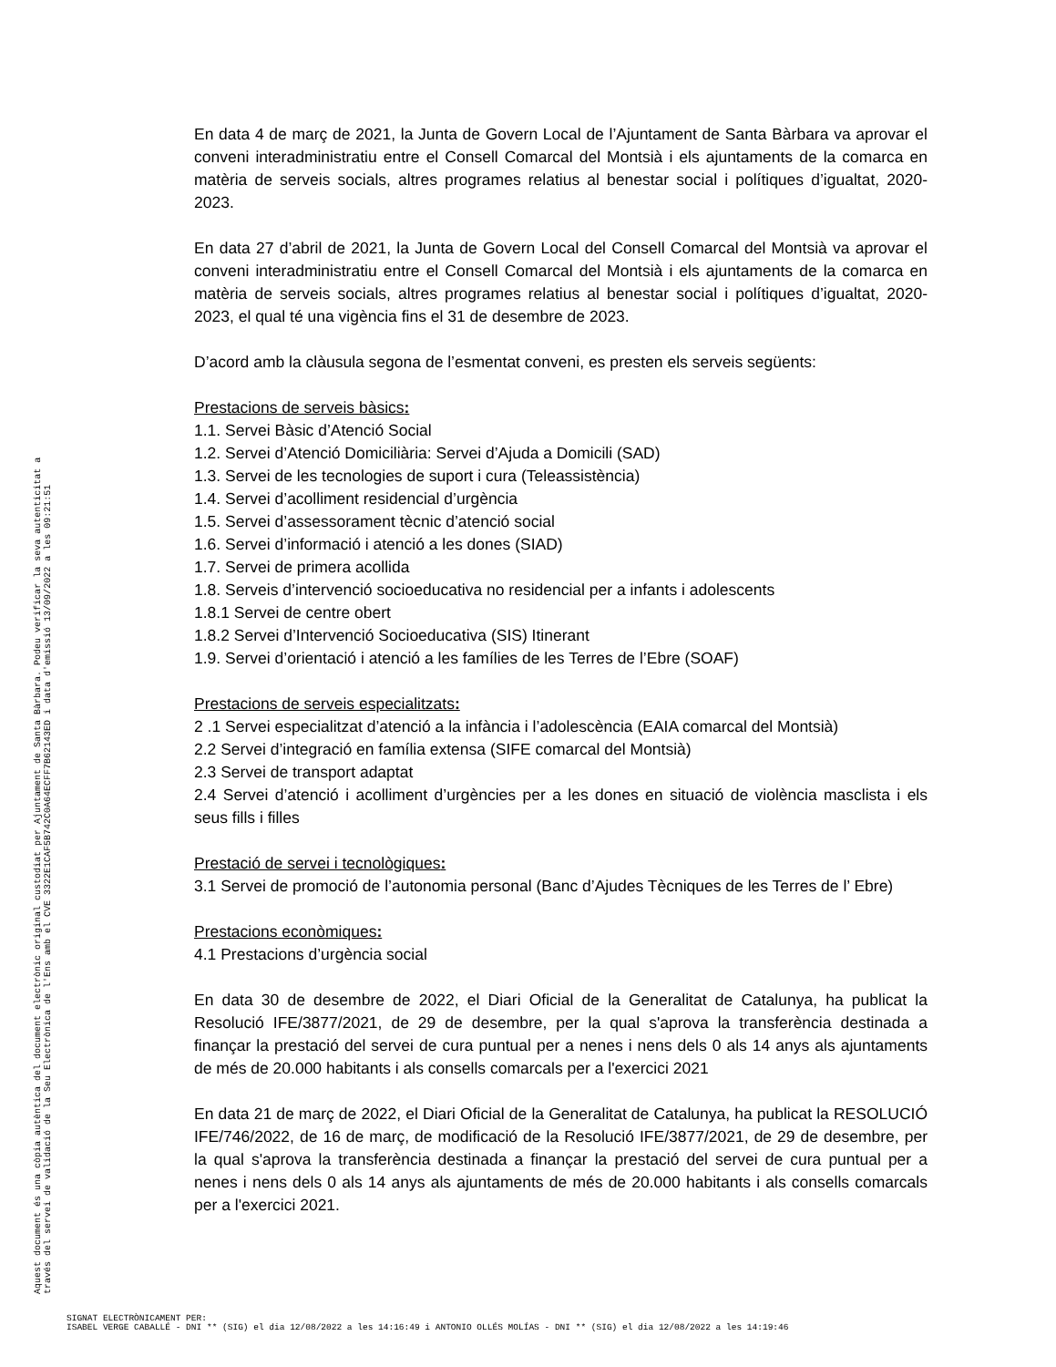En data 4 de març de 2021, la Junta de Govern Local de l’Ajuntament de Santa Bàrbara va aprovar el conveni interadministratiu entre el Consell Comarcal del Montsià i els ajuntaments de la comarca en matèria de serveis socials, altres programes relatius al benestar social i polítiques d’igualtat, 2020-2023.
En data 27 d’abril de 2021, la Junta de Govern Local del Consell Comarcal del Montsià va aprovar el conveni interadministratiu entre el Consell Comarcal del Montsià i els ajuntaments de la comarca en matèria de serveis socials, altres programes relatius al benestar social i polítiques d’igualtat, 2020-2023, el qual té una vigència fins el 31 de desembre de 2023.
D’acord amb la clàusula segona de l’esmentat conveni, es presten els serveis següents:
Prestacions de serveis bàsics:
1.1. Servei Bàsic d’Atenció Social
1.2. Servei d’Atenció Domiciliària: Servei d’Ajuda a Domicili (SAD)
1.3. Servei de les tecnologies de suport i cura (Teleassistència)
1.4. Servei d’acolliment residencial d’urgència
1.5. Servei d’assessorament tècnic d’atenció social
1.6. Servei d’informació i atenció a les dones (SIAD)
1.7. Servei de primera acollida
1.8. Serveis d’intervenció socioeducativa no residencial per a infants i adolescents
1.8.1 Servei de centre obert
1.8.2 Servei d’Intervenció Socioeducativa (SIS) Itinerant
1.9. Servei d’orientació i atenció a les famílies de les Terres de l’Ebre (SOAF)
Prestacions de serveis especialitzats:
2 .1 Servei especialitzat d’atenció a la infància i l’adolescència (EAIA comarcal del Montsià)
2.2 Servei d’integració en família extensa (SIFE comarcal del Montsià)
2.3 Servei de transport adaptat
2.4 Servei d’atenció i acolliment d’urgències per a les dones en situació de violència masclista i els seus fills i filles
Prestació de servei i tecnològiques:
3.1 Servei de promoció de l’autonomia personal (Banc d’Ajudes Tècniques de les Terres de l’ Ebre)
Prestacions econòmiques:
4.1 Prestacions d’urgència social
En data 30 de desembre de 2022, el Diari Oficial de la Generalitat de Catalunya, ha publicat la Resolució IFE/3877/2021, de 29 de desembre, per la qual s'aprova la transferència destinada a finançar la prestació del servei de cura puntual per a nenes i nens dels 0 als 14 anys als ajuntaments de més de 20.000 habitants i als consells comarcals per a l'exercici 2021
En data 21 de març de 2022, el Diari Oficial de la Generalitat de Catalunya, ha publicat la RESOLUCIÓ IFE/746/2022, de 16 de març, de modificació de la Resolució IFE/3877/2021, de 29 de desembre, per la qual s'aprova la transferència destinada a finançar la prestació del servei de cura puntual per a nenes i nens dels 0 als 14 anys als ajuntaments de més de 20.000 habitants i als consells comarcals per a l'exercici 2021.
Aquest document és una còpia autèntica del document electrònic original custodiat per Ajuntament de Santa Bàrbara. Podeu verificar la seva autenticitat a
través del servei de validació de la Seu Electrònica de l'Ens amb el CVE 3322E1CAF5B742C0A64ECFF7B62143ED i data d'emissió 13/09/2022 a les 09:21:51
SIGNAT ELECTRÒNICAMENT PER:
ISABEL VERGE CABALLÉ - DNI ** (SIG) el dia 12/08/2022 a les 14:16:49 i ANTONIO OLLÉS MOLÍAS - DNI ** (SIG) el dia 12/08/2022 a les 14:19:46